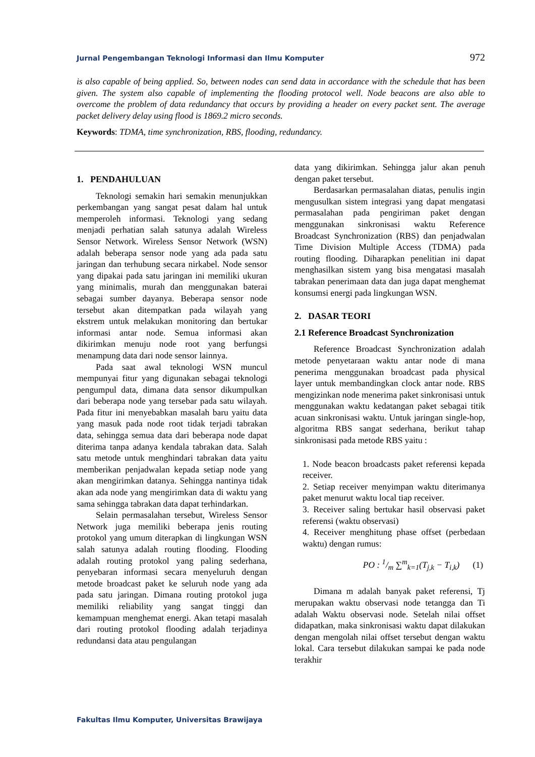Jurnal Pengembangan Teknologi Informasi dan Ilmu Komputer 972
is also capable of being applied. So, between nodes can send data in accordance with the schedule that has been given. The system also capable of implementing the flooding protocol well. Node beacons are also able to overcome the problem of data redundancy that occurs by providing a header on every packet sent. The average packet delivery delay using flood is 1869.2 micro seconds.
Keywords: TDMA, time synchronization, RBS, flooding, redundancy.
1. PENDAHULUAN
Teknologi semakin hari semakin menunjukkan perkembangan yang sangat pesat dalam hal untuk memperoleh informasi. Teknologi yang sedang menjadi perhatian salah satunya adalah Wireless Sensor Network. Wireless Sensor Network (WSN) adalah beberapa sensor node yang ada pada satu jaringan dan terhubung secara nirkabel. Node sensor yang dipakai pada satu jaringan ini memiliki ukuran yang minimalis, murah dan menggunakan baterai sebagai sumber dayanya. Beberapa sensor node tersebut akan ditempatkan pada wilayah yang ekstrem untuk melakukan monitoring dan bertukar informasi antar node. Semua informasi akan dikirimkan menuju node root yang berfungsi menampung data dari node sensor lainnya.
Pada saat awal teknologi WSN muncul mempunyai fitur yang digunakan sebagai teknologi pengumpul data, dimana data sensor dikumpulkan dari beberapa node yang tersebar pada satu wilayah. Pada fitur ini menyebabkan masalah baru yaitu data yang masuk pada node root tidak terjadi tabrakan data, sehingga semua data dari beberapa node dapat diterima tanpa adanya kendala tabrakan data. Salah satu metode untuk menghindari tabrakan data yaitu memberikan penjadwalan kepada setiap node yang akan mengirimkan datanya. Sehingga nantinya tidak akan ada node yang mengirimkan data di waktu yang sama sehingga tabrakan data dapat terhindarkan.
Selain permasalahan tersebut, Wireless Sensor Network juga memiliki beberapa jenis routing protokol yang umum diterapkan di lingkungan WSN salah satunya adalah routing flooding. Flooding adalah routing protokol yang paling sederhana, penyebaran informasi secara menyeluruh dengan metode broadcast paket ke seluruh node yang ada pada satu jaringan. Dimana routing protokol juga memiliki reliability yang sangat tinggi dan kemampuan menghemat energi. Akan tetapi masalah dari routing protokol flooding adalah terjadinya redundansi data atau pengulangan
data yang dikirimkan. Sehingga jalur akan penuh dengan paket tersebut.
Berdasarkan permasalahan diatas, penulis ingin mengusulkan sistem integrasi yang dapat mengatasi permasalahan pada pengiriman paket dengan menggunakan sinkronisasi waktu Reference Broadcast Synchronization (RBS) dan penjadwalan Time Division Multiple Access (TDMA) pada routing flooding. Diharapkan penelitian ini dapat menghasilkan sistem yang bisa mengatasi masalah tabrakan penerimaan data dan juga dapat menghemat konsumsi energi pada lingkungan WSN.
2. DASAR TEORI
2.1 Reference Broadcast Synchronization
Reference Broadcast Synchronization adalah metode penyetaraan waktu antar node di mana penerima menggunakan broadcast pada physical layer untuk membandingkan clock antar node. RBS mengizinkan node menerima paket sinkronisasi untuk menggunakan waktu kedatangan paket sebagai titik acuan sinkronisasi waktu. Untuk jaringan single-hop, algoritma RBS sangat sederhana, berikut tahap sinkronisasi pada metode RBS yaitu :
1. Node beacon broadcasts paket referensi kepada receiver.
2. Setiap receiver menyimpan waktu diterimanya paket menurut waktu local tiap receiver.
3. Receiver saling bertukar hasil observasi paket referensi (waktu observasi)
4. Receiver menghitung phase offset (perbedaan waktu) dengan rumus:
PO : 1/m ∑<sup>m</sup><sub>k=1</sub>(T<sub>j,k</sub> − T<sub>i,k</sub>) (1)
Dimana m adalah banyak paket referensi, Tj merupakan waktu observasi node tetangga dan Ti adalah Waktu observasi node. Setelah nilai offset didapatkan, maka sinkronisasi waktu dapat dilakukan dengan mengolah nilai offset tersebut dengan waktu lokal. Cara tersebut dilakukan sampai ke pada node terakhir
Fakultas Ilmu Komputer, Universitas Brawijaya